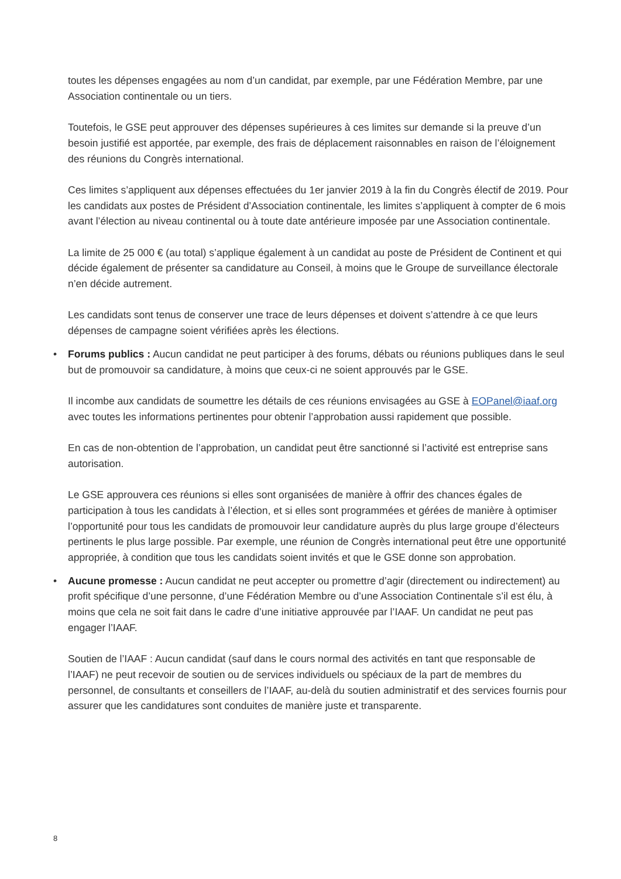toutes les dépenses engagées au nom d’un candidat, par exemple, par une Fédération Membre, par une Association continentale ou un tiers.
Toutefois, le GSE peut approuver des dépenses supérieures à ces limites sur demande si la preuve d’un besoin justifié est apportée, par exemple, des frais de déplacement raisonnables en raison de l’éloignement des réunions du Congrès international.
Ces limites s’appliquent aux dépenses effectuées du 1er janvier 2019 à la fin du Congrès électif de 2019. Pour les candidats aux postes de Président d’Association continentale, les limites s’appliquent à compter de 6 mois avant l’élection au niveau continental ou à toute date antérieure imposée par une Association continentale.
La limite de 25 000 € (au total) s’applique également à un candidat au poste de Président de Continent et qui décide également de présenter sa candidature au Conseil, à moins que le Groupe de surveillance électorale n’en décide autrement.
Les candidats sont tenus de conserver une trace de leurs dépenses et doivent s’attendre à ce que leurs dépenses de campagne soient vérifiées après les élections.
• Forums publics : Aucun candidat ne peut participer à des forums, débats ou réunions publiques dans le seul but de promouvoir sa candidature, à moins que ceux-ci ne soient approuvés par le GSE.
Il incombe aux candidats de soumettre les détails de ces réunions envisagées au GSE à EOPanel@iaaf.org avec toutes les informations pertinentes pour obtenir l’approbation aussi rapidement que possible.
En cas de non-obtention de l’approbation, un candidat peut être sanctionné si l’activité est entreprise sans autorisation.
Le GSE approuvera ces réunions si elles sont organisées de manière à offrir des chances égales de participation à tous les candidats à l’élection, et si elles sont programmées et gérées de manière à optimiser l’opportunité pour tous les candidats de promouvoir leur candidature auprès du plus large groupe d’électeurs pertinents le plus large possible. Par exemple, une réunion de Congrès international peut être une opportunité appropriée, à condition que tous les candidats soient invités et que le GSE donne son approbation.
• Aucune promesse : Aucun candidat ne peut accepter ou promettre d’agir (directement ou indirectement) au profit spécifique d’une personne, d’une Fédération Membre ou d’une Association Continentale s’il est élu, à moins que cela ne soit fait dans le cadre d’une initiative approuvée par l’IAAF. Un candidat ne peut pas engager l’IAAF.
Soutien de l’IAAF : Aucun candidat (sauf dans le cours normal des activités en tant que responsable de l’IAAF) ne peut recevoir de soutien ou de services individuels ou spéciaux de la part de membres du personnel, de consultants et conseillers de l’IAAF, au-delà du soutien administratif et des services fournis pour assurer que les candidatures sont conduites de manière juste et transparente.
8